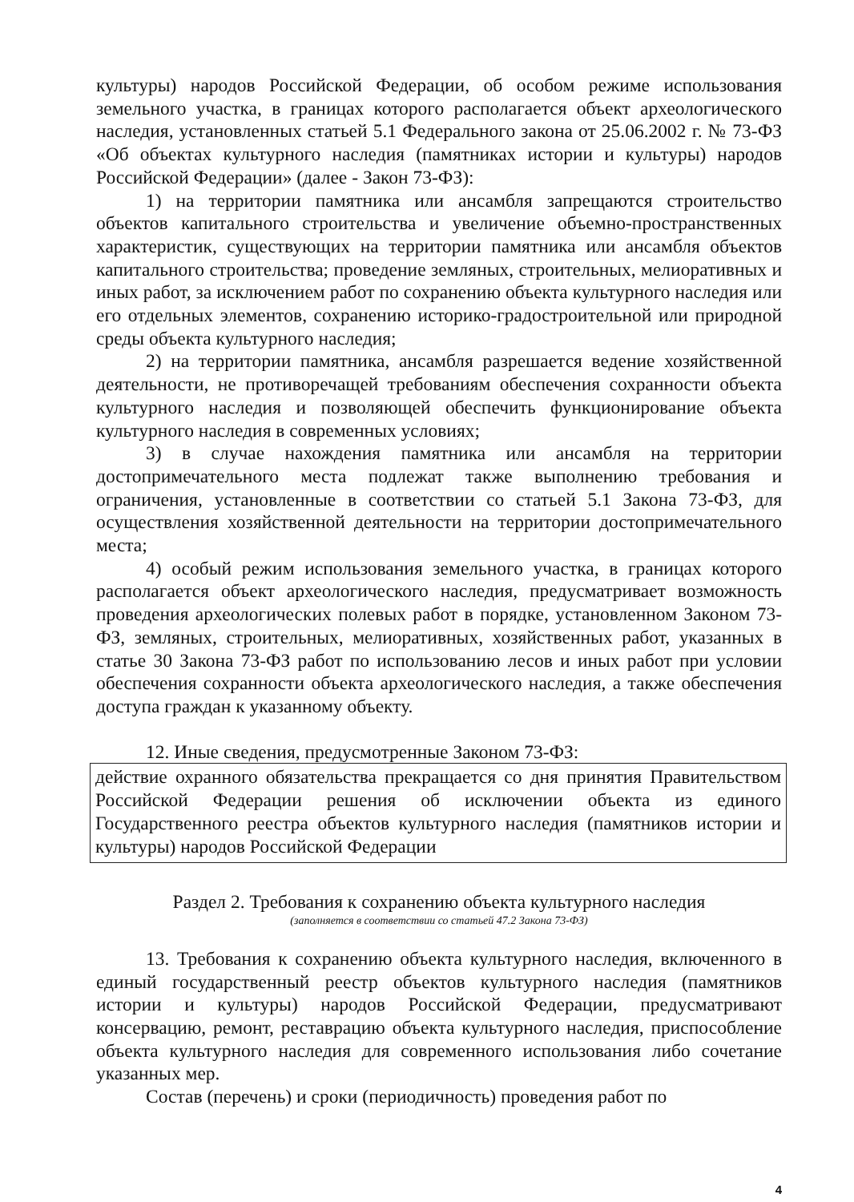культуры) народов Российской Федерации, об особом режиме использования земельного участка, в границах которого располагается объект археологического наследия, установленных статьей 5.1 Федерального закона от 25.06.2002 г. № 73-ФЗ «Об объектах культурного наследия (памятниках истории и культуры) народов Российской Федерации» (далее - Закон 73-ФЗ):
1) на территории памятника или ансамбля запрещаются строительство объектов капитального строительства и увеличение объемно-пространственных характеристик, существующих на территории памятника или ансамбля объектов капитального строительства; проведение земляных, строительных, мелиоративных и иных работ, за исключением работ по сохранению объекта культурного наследия или его отдельных элементов, сохранению историко-градостроительной или природной среды объекта культурного наследия;
2) на территории памятника, ансамбля разрешается ведение хозяйственной деятельности, не противоречащей требованиям обеспечения сохранности объекта культурного наследия и позволяющей обеспечить функционирование объекта культурного наследия в современных условиях;
3) в случае нахождения памятника или ансамбля на территории достопримечательного места подлежат также выполнению требования и ограничения, установленные в соответствии со статьей 5.1 Закона 73-ФЗ, для осуществления хозяйственной деятельности на территории достопримечательного места;
4) особый режим использования земельного участка, в границах которого располагается объект археологического наследия, предусматривает возможность проведения археологических полевых работ в порядке, установленном Законом 73-ФЗ, земляных, строительных, мелиоративных, хозяйственных работ, указанных в статье 30 Закона 73-ФЗ работ по использованию лесов и иных работ при условии обеспечения сохранности объекта археологического наследия, а также обеспечения доступа граждан к указанному объекту.
12. Иные сведения, предусмотренные Законом 73-ФЗ:
действие охранного обязательства прекращается со дня принятия Правительством Российской Федерации решения об исключении объекта из единого Государственного реестра объектов культурного наследия (памятников истории и культуры) народов Российской Федерации
Раздел 2. Требования к сохранению объекта культурного наследия
(заполняется в соответствии со статьей 47.2 Закона 73-ФЗ)
13. Требования к сохранению объекта культурного наследия, включенного в единый государственный реестр объектов культурного наследия (памятников истории и культуры) народов Российской Федерации, предусматривают консервацию, ремонт, реставрацию объекта культурного наследия, приспособление объекта культурного наследия для современного использования либо сочетание указанных мер.
Состав (перечень) и сроки (периодичность) проведения работ по
4